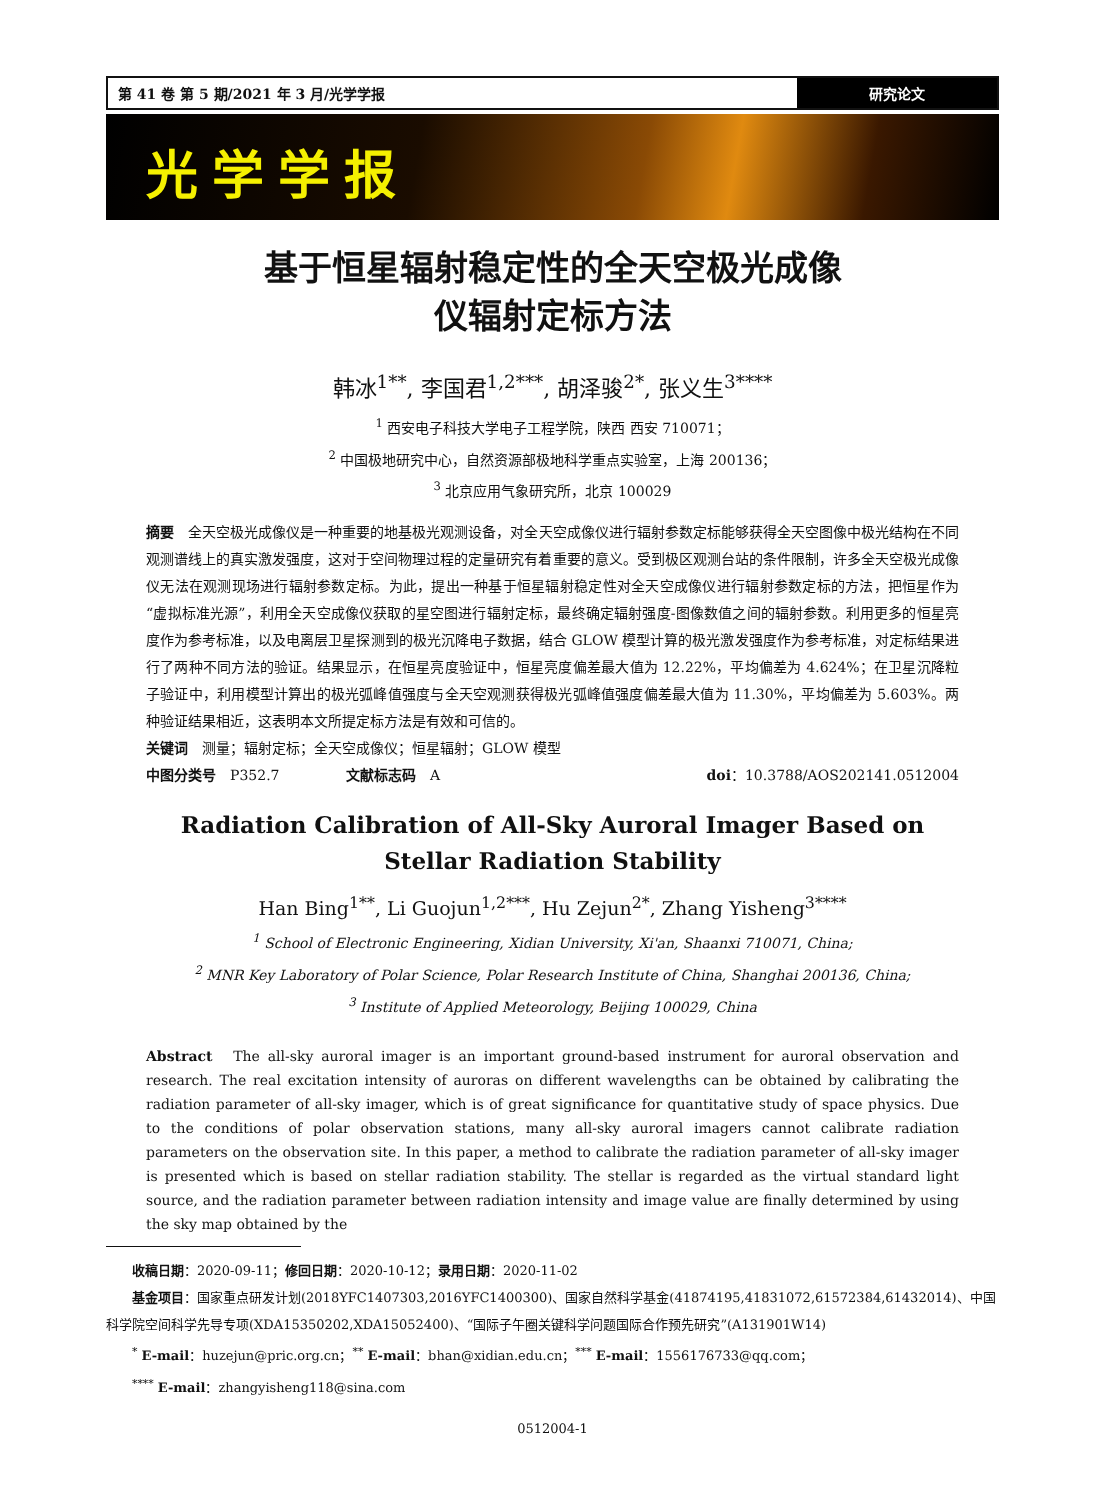第 41 卷 第 5 期/2021 年 3 月/光学学报
研究论文
光学学报
基于恒星辐射稳定性的全天空极光成像
仪辐射定标方法
韩冰<sup>1**</sup>, 李国君<sup>1,2***</sup>, 胡泽骏<sup>2*</sup>, 张义生<sup>3****</sup>
<sup>1</sup> 西安电子科技大学电子工程学院，陕西 西安 710071；
<sup>2</sup> 中国极地研究中心，自然资源部极地科学重点实验室，上海 200136；
<sup>3</sup> 北京应用气象研究所，北京 100029
摘要　全天空极光成像仪是一种重要的地基极光观测设备，对全天空成像仪进行辐射参数定标能够获得全天空图像中极光结构在不同观测谱线上的真实激发强度，这对于空间物理过程的定量研究有着重要的意义。受到极区观测台站的条件限制，许多全天空极光成像仪无法在观测现场进行辐射参数定标。为此，提出一种基于恒星辐射稳定性对全天空成像仪进行辐射参数定标的方法，把恒星作为“虚拟标准光源”，利用全天空成像仪获取的星空图进行辐射定标，最终确定辐射强度-图像数值之间的辐射参数。利用更多的恒星亮度作为参考标准，以及电离层卫星探测到的极光沉降电子数据，结合 GLOW 模型计算的极光激发强度作为参考标准，对定标结果进行了两种不同方法的验证。结果显示，在恒星亮度验证中，恒星亮度偏差最大值为 12.22%，平均偏差为 4.624%；在卫星沉降粒子验证中，利用模型计算出的极光弧峰值强度与全天空观测获得极光弧峰值强度偏差最大值为 11.30%，平均偏差为 5.603%。两种验证结果相近，这表明本文所提定标方法是有效和可信的。
关键词　测量；辐射定标；全天空成像仪；恒星辐射；GLOW 模型
中图分类号　P352.7 文献标志码　A doi：10.3788/AOS202141.0512004
Radiation Calibration of All-Sky Auroral Imager Based on
Stellar Radiation Stability
Han Bing<sup>1**</sup>, Li Guojun<sup>1,2***</sup>, Hu Zejun<sup>2*</sup>, Zhang Yisheng<sup>3****</sup>
<sup>1</sup> School of Electronic Engineering, Xidian University, Xi'an, Shaanxi 710071, China;
<sup>2</sup> MNR Key Laboratory of Polar Science, Polar Research Institute of China, Shanghai 200136, China;
<sup>3</sup> Institute of Applied Meteorology, Beijing 100029, China
Abstract　The all-sky auroral imager is an important ground-based instrument for auroral observation and research. The real excitation intensity of auroras on different wavelengths can be obtained by calibrating the radiation parameter of all-sky imager, which is of great significance for quantitative study of space physics. Due to the conditions of polar observation stations, many all-sky auroral imagers cannot calibrate radiation parameters on the observation site. In this paper, a method to calibrate the radiation parameter of all-sky imager is presented which is based on stellar radiation stability. The stellar is regarded as the virtual standard light source, and the radiation parameter between radiation intensity and image value are finally determined by using the sky map obtained by the
　　收稿日期：2020-09-11；修回日期：2020-10-12；录用日期：2020-11-02
　　基金项目：国家重点研发计划(2018YFC1407303,2016YFC1400300)、国家自然科学基金(41874195,41831072,61572384,61432014)、中国科学院空间科学先导专项(XDA15350202,XDA15052400)、“国际子午圈关键科学问题国际合作预先研究”(A131901W14)
　　<sup>*</sup> E-mail：huzejun@pric.org.cn；<sup>**</sup> E-mail：bhan@xidian.edu.cn；<sup>***</sup> E-mail：1556176733@qq.com；
　　<sup>****</sup> E-mail：zhangyisheng118@sina.com
0512004-1